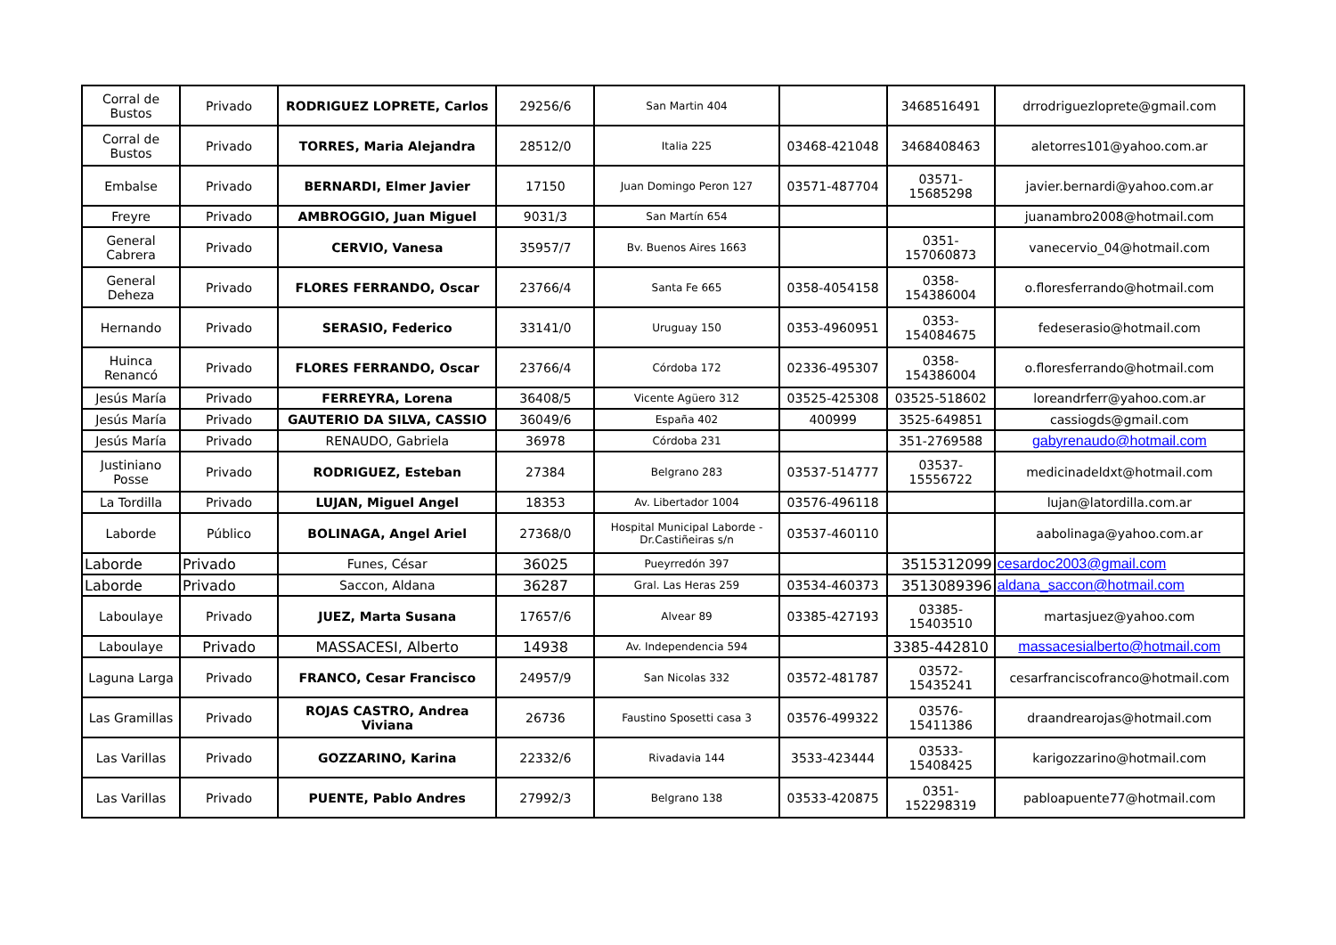| Corral de Bustos | Privado | RODRIGUEZ LOPRETE, Carlos | 29256/6 | San Martin 404 | | 3468516491 | drrodriguezloprete@gmail.com |
| Corral de Bustos | Privado | TORRES, Maria Alejandra | 28512/0 | Italia 225 | 03468-421048 | 3468408463 | aletorres101@yahoo.com.ar |
| Embalse | Privado | BERNARDI, Elmer Javier | 17150 | Juan Domingo Peron 127 | 03571-487704 | 03571-15685298 | javier.bernardi@yahoo.com.ar |
| Freyre | Privado | AMBROGGIO, Juan Miguel | 9031/3 | San Martín 654 | | | juanambro2008@hotmail.com |
| General Cabrera | Privado | CERVIO, Vanesa | 35957/7 | Bv. Buenos Aires 1663 | | 0351-157060873 | vanecervio_04@hotmail.com |
| General Deheza | Privado | FLORES FERRANDO, Oscar | 23766/4 | Santa Fe 665 | 0358-4054158 | 0358-154386004 | o.floresferrando@hotmail.com |
| Hernando | Privado | SERASIO, Federico | 33141/0 | Uruguay 150 | 0353-4960951 | 0353-154084675 | fedeserasio@hotmail.com |
| Huinca Renancó | Privado | FLORES FERRANDO, Oscar | 23766/4 | Córdoba 172 | 02336-495307 | 0358-154386004 | o.floresferrando@hotmail.com |
| Jesús María | Privado | FERREYRA, Lorena | 36408/5 | Vicente Agüero 312 | 03525-425308 | 03525-518602 | loreandrferr@yahoo.com.ar |
| Jesús María | Privado | GAUTERIO DA SILVA, CASSIO | 36049/6 | España 402 | 400999 | 3525-649851 | cassiogds@gmail.com |
| Jesús María | Privado | RENAUDO, Gabriela | 36978 | Córdoba 231 | | 351-2769588 | gabyrenaudo@hotmail.com |
| Justiniano Posse | Privado | RODRIGUEZ, Esteban | 27384 | Belgrano 283 | 03537-514777 | 03537-15556722 | medicinadeldxt@hotmail.com |
| La Tordilla | Privado | LUJAN, Miguel Angel | 18353 | Av. Libertador 1004 | 03576-496118 | | lujan@latordilla.com.ar |
| Laborde | Público | BOLINAGA, Angel Ariel | 27368/0 | Hospital Municipal Laborde - Dr.Castiñeiras s/n | 03537-460110 | | aabolinaga@yahoo.com.ar |
| Laborde | Privado | Funes, César | 36025 | Pueyrredón 397 | | 3515312099 | cesardoc2003@gmail.com |
| Laborde | Privado | Saccon, Aldana | 36287 | Gral. Las Heras 259 | 03534-460373 | 3513089396 | aldana_saccon@hotmail.com |
| Laboulaye | Privado | JUEZ, Marta Susana | 17657/6 | Alvear 89 | 03385-427193 | 03385-15403510 | martasjuez@yahoo.com |
| Laboulaye | Privado | MASSACESI, Alberto | 14938 | Av. Independencia 594 | | 3385-442810 | massacesialberto@hotmail.com |
| Laguna Larga | Privado | FRANCO, Cesar Francisco | 24957/9 | San Nicolas 332 | 03572-481787 | 03572-15435241 | cesarfranciscofranco@hotmail.com |
| Las Gramillas | Privado | ROJAS CASTRO, Andrea Viviana | 26736 | Faustino Sposetti casa 3 | 03576-499322 | 03576-15411386 | draandrearojas@hotmail.com |
| Las Varillas | Privado | GOZZARINO, Karina | 22332/6 | Rivadavia 144 | 3533-423444 | 03533-15408425 | karigozzarino@hotmail.com |
| Las Varillas | Privado | PUENTE, Pablo Andres | 27992/3 | Belgrano 138 | 03533-420875 | 0351-152298319 | pabloapuente77@hotmail.com |